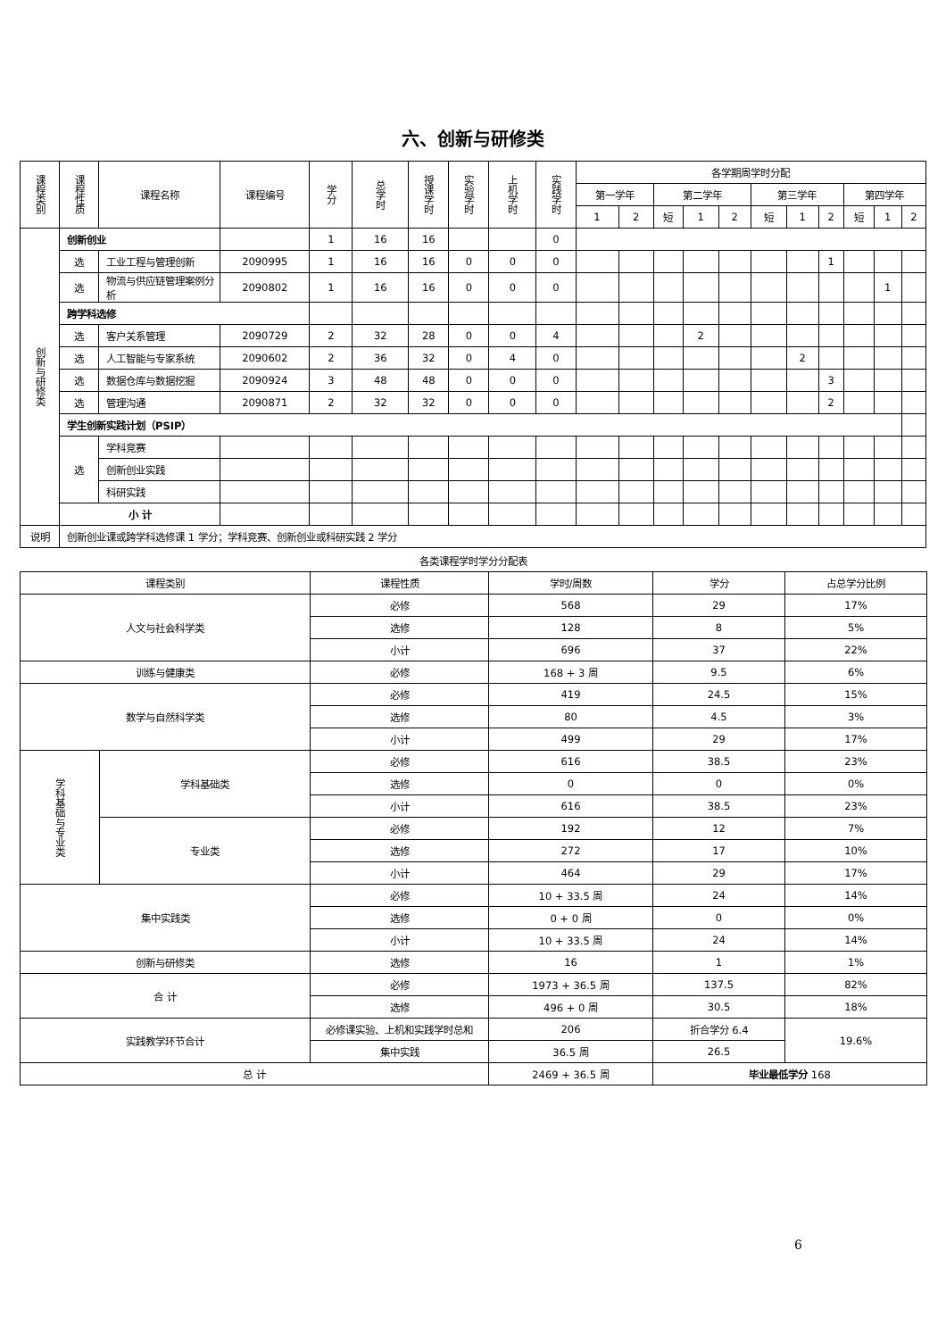六、创新与研修类
| 课程类别 | 课程性质 | 课程名称 | 课程编号 | 学分 | 总学时 | 授课学时 | 实验学时 | 上机学时 | 实践学时 | 各学期周学时分配 | | | | | | | | | | |
| --- | --- | --- | --- | --- | --- | --- | --- | --- | --- | --- | --- | --- | --- | --- | --- | --- | --- | --- | --- | --- |
| | | | | | | | | | | 第一学年 | | 第二学年 | | | 第三学年 | | | 第四学年 | | |
| | | | | | | | | | | 1 | 2 | 短 | 1 | 2 | 短 | 1 | 2 | 短 | 1 | 2 |
| 创新与研修类 | 创新创业 | | | 1 | 16 | 16 | | | 0 | | | | | | | | | | | |
| | 选 | 工业工程与管理创新 | 2090995 | 1 | 16 | 16 | 0 | 0 | 0 | | | | | | | | 1 | | | |
| | 选 | 物流与供应链管理案例分析 | 2090802 | 1 | 16 | 16 | 0 | 0 | 0 | | | | | | | | | | 1 | |
| | 跨学科选修 | | | | | | | | | | | | | | | | | | | |
| | 选 | 客户关系管理 | 2090729 | 2 | 32 | 28 | 0 | 0 | 4 | | | | 2 | | | | | | | |
| | 选 | 人工智能与专家系统 | 2090602 | 2 | 36 | 32 | 0 | 4 | 0 | | | | | | | 2 | | | | |
| | 选 | 数据仓库与数据挖掘 | 2090924 | 3 | 48 | 48 | 0 | 0 | 0 | | | | | | | | 3 | | | |
| | 选 | 管理沟通 | 2090871 | 2 | 32 | 32 | 0 | 0 | 0 | | | | | | | | 2 | | | |
| | 学生创新实践计划（PSIP） | | | | | | | | | | | | | | | | | | | |
| | 选 | 学科竞赛 | | | | | | | | | | | | | | | | | | |
| | | 创新创业实践 | | | | | | | | | | | | | | | | | | |
| | | 科研实践 | | | | | | | | | | | | | | | | | | |
| | 小 计 | | | | | | | | | | | | | | | | | | | |
| 说明 | 创新创业课或跨学科选修课 1 学分；学科竞赛、创新创业或科研实践 2 学分 | | | | | | | | | | | | | | | | | | | |
各类课程学时学分分配表
| 课程类别 | | 课程性质 | 学时/周数 | 学分 | 占总学分比例 |
| --- | --- | --- | --- | --- | --- |
| 人文与社会科学类 | | 必修 | 568 | 29 | 17% |
| | | 选修 | 128 | 8 | 5% |
| | | 小计 | 696 | 37 | 22% |
| 训练与健康类 | | 必修 | 168 + 3 周 | 9.5 | 6% |
| 数学与自然科学类 | | 必修 | 419 | 24.5 | 15% |
| | | 选修 | 80 | 4.5 | 3% |
| | | 小计 | 499 | 29 | 17% |
| 学科基础与专业类 | 学科基础类 | 必修 | 616 | 38.5 | 23% |
| | | 选修 | 0 | 0 | 0% |
| | | 小计 | 616 | 38.5 | 23% |
| | 专业类 | 必修 | 192 | 12 | 7% |
| | | 选修 | 272 | 17 | 10% |
| | | 小计 | 464 | 29 | 17% |
| 集中实践类 | | 必修 | 10 + 33.5 周 | 24 | 14% |
| | | 选修 | 0 + 0 周 | 0 | 0% |
| | | 小计 | 10 + 33.5 周 | 24 | 14% |
| 创新与研修类 | | 选修 | 16 | 1 | 1% |
| 合 计 | | 必修 | 1973 + 36.5 周 | 137.5 | 82% |
| | | 选修 | 496 + 0 周 | 30.5 | 18% |
| 实践教学环节合计 | | 必修课实验、上机和实践学时总和 | 206 | 折合学分 6.4 | 19.6% |
| | | 集中实践 | 36.5 周 | 26.5 | |
| 总 计 | | | 2469 + 36.5 周 | 毕业最低学分 168 | |
6